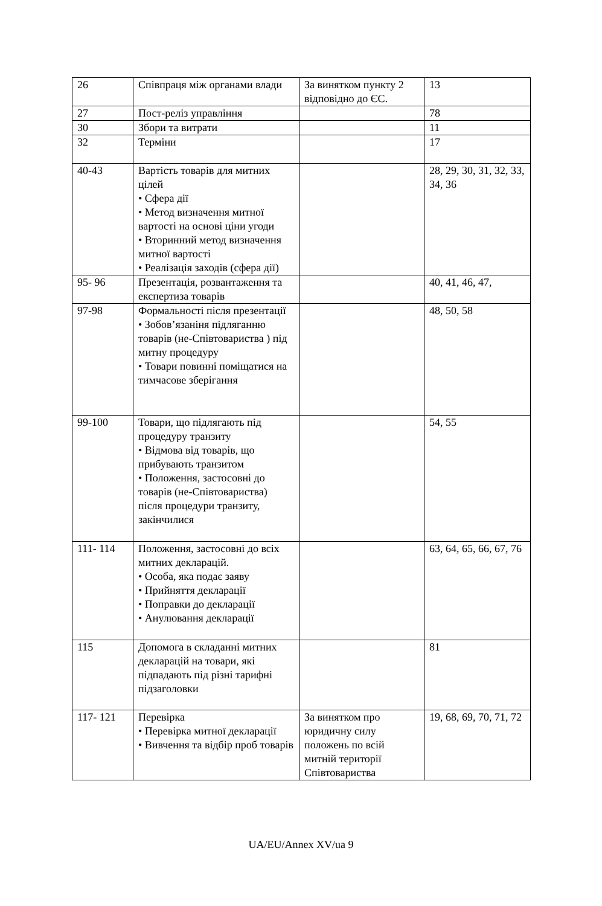| 26 | Співпраця між органами влади | За винятком пункту 2 відповідно до ЄС. | 13 |
| 27 | Пост-реліз управління | | 78 |
| 30 | Збори та витрати | | 11 |
| 32 | Терміни | | 17 |
| 40-43 | Вартість товарів для митних цілей • Сфера дії • Метод визначення митної вартості на основі ціни угоди • Вторинний метод визначення митної вартості • Реалізація заходів (сфера дії) | | 28, 29, 30, 31, 32, 33, 34, 36 |
| 95- 96 | Презентація, розвантаження та експертиза товарів | | 40, 41, 46, 47, |
| 97-98 | Формальності після презентації • Зобов’язаніня підляганню товарів (не-Співтовариства ) під митну процедуру • Товари повинні поміщатися на тимчасове зберігання | | 48, 50, 58 |
| 99-100 | Товари, що підлягають під процедуру транзиту • Відмова від товарів, що прибувають транзитом • Положення, застосовні до товарів (не-Співтовариства) після процедури транзиту, закінчилися | | 54, 55 |
| 111- 114 | Положення, застосовні до всіх митних декларацій. • Особа, яка подає заяву • Прийняття декларації • Поправки до декларації • Анулювання декларації | | 63, 64, 65, 66, 67, 76 |
| 115 | Допомога в складанні митних декларацій на товари, які підпадають під різні тарифні підзаголовки | | 81 |
| 117- 121 | Перевірка • Перевірка митної декларації • Вивчення та відбір проб товарів | За винятком про юридичну силу положень по всій митній території Співтовариства | 19, 68, 69, 70, 71, 72 |
UA/EU/Annex XV/ua 9